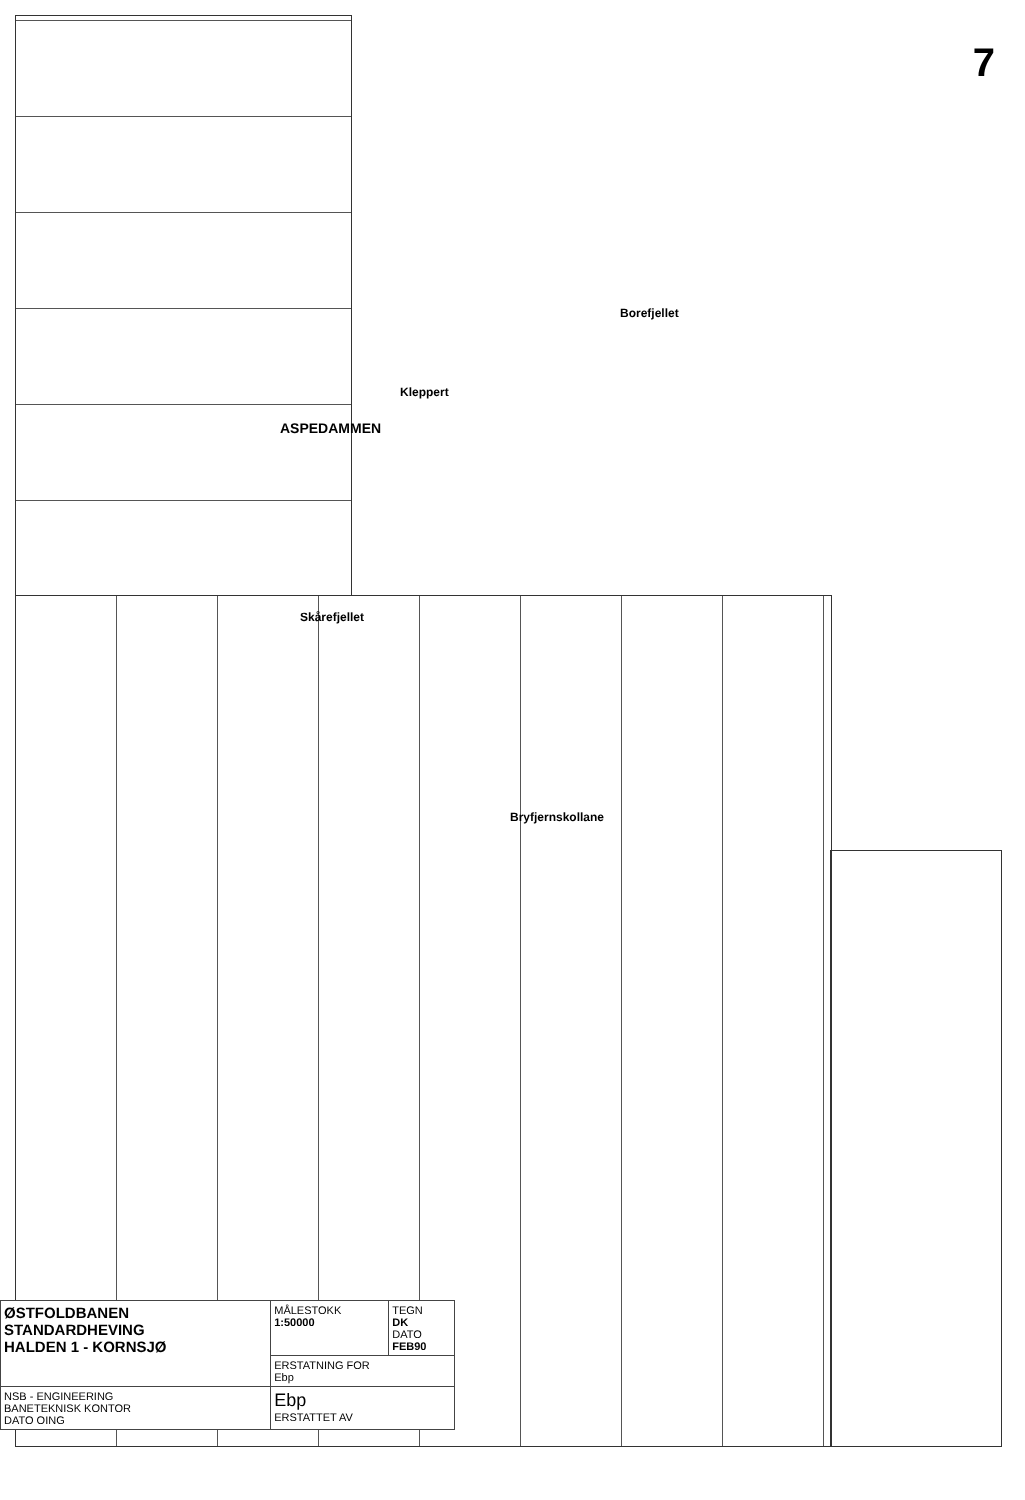7
ASPEDAMMEN
Kleppert
Skårefjellet
Borefjellet
Bryfjernskollane
| ØSTFOLDBANEN STANDARDHEVING HALDEN 1 - KORNSJØ | MÅLESTOKK 1:50000 | TEGN DK DATO FEB90 |
| | ERSTATNING FOR Ebp | |
| NSB - ENGINEERING BANETEKNISK KONTOR DATO OING | Ebp ERSTATTET AV | |